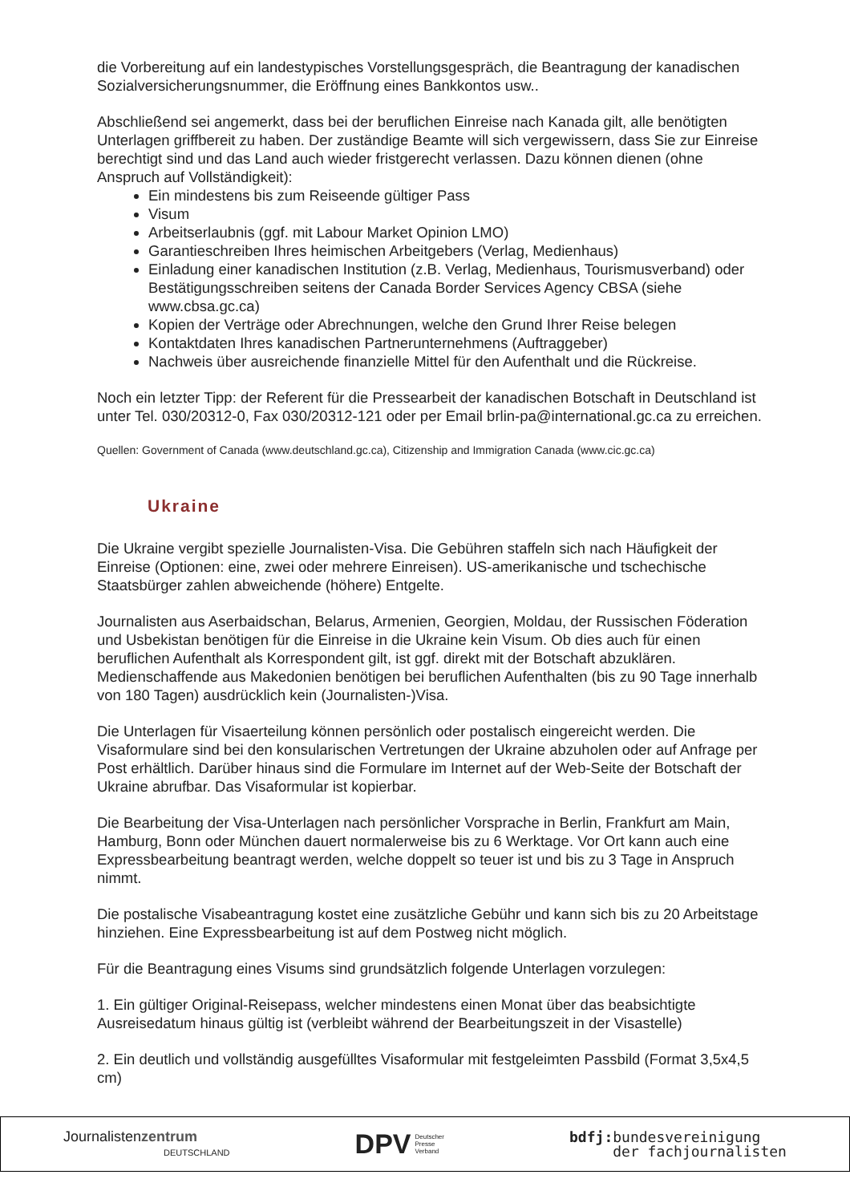die Vorbereitung auf ein landestypisches Vorstellungsgespräch, die Beantragung der kanadischen Sozialversicherungsnummer, die Eröffnung eines Bankkontos usw..
Abschließend sei angemerkt, dass bei der beruflichen Einreise nach Kanada gilt, alle benötigten Unterlagen griffbereit zu haben. Der zuständige Beamte will sich vergewissern, dass Sie zur Einreise berechtigt sind und das Land auch wieder fristgerecht verlassen. Dazu können dienen (ohne Anspruch auf Vollständigkeit):
Ein mindestens bis zum Reiseende gültiger Pass
Visum
Arbeitserlaubnis (ggf. mit Labour Market Opinion LMO)
Garantieschreiben Ihres heimischen Arbeitgebers (Verlag, Medienhaus)
Einladung einer kanadischen Institution (z.B. Verlag, Medienhaus, Tourismusverband) oder Bestätigungsschreiben seitens der Canada Border Services Agency CBSA (siehe www.cbsa.gc.ca)
Kopien der Verträge oder Abrechnungen, welche den Grund Ihrer Reise belegen
Kontaktdaten Ihres kanadischen Partnerunternehmens (Auftraggeber)
Nachweis über ausreichende finanzielle Mittel für den Aufenthalt und die Rückreise.
Noch ein letzter Tipp: der Referent für die Pressearbeit der kanadischen Botschaft in Deutschland ist unter Tel. 030/20312-0, Fax 030/20312-121 oder per Email brlin-pa@international.gc.ca zu erreichen.
Quellen: Government of Canada (www.deutschland.gc.ca), Citizenship and Immigration Canada (www.cic.gc.ca)
Ukraine
Die Ukraine vergibt spezielle Journalisten-Visa. Die Gebühren staffeln sich nach Häufigkeit der Einreise (Optionen: eine, zwei oder mehrere Einreisen). US-amerikanische und tschechische Staatsbürger zahlen abweichende (höhere) Entgelte.
Journalisten aus Aserbaidschan, Belarus, Armenien, Georgien, Moldau, der Russischen Föderation und Usbekistan benötigen für die Einreise in die Ukraine kein Visum. Ob dies auch für einen beruflichen Aufenthalt als Korrespondent gilt, ist ggf. direkt mit der Botschaft abzuklären. Medienschaffende aus Makedonien benötigen bei beruflichen Aufenthalten (bis zu 90 Tage innerhalb von 180 Tagen) ausdrücklich kein (Journalisten-)Visa.
Die Unterlagen für Visaerteilung können persönlich oder postalisch eingereicht werden. Die Visaformulare sind bei den konsularischen Vertretungen der Ukraine abzuholen oder auf Anfrage per Post erhältlich. Darüber hinaus sind die Formulare im Internet auf der Web-Seite der Botschaft der Ukraine abrufbar. Das Visaformular ist kopierbar.
Die Bearbeitung der Visa-Unterlagen nach persönlicher Vorsprache in Berlin, Frankfurt am Main, Hamburg, Bonn oder München dauert normalerweise bis zu 6 Werktage. Vor Ort kann auch eine Expressbearbeitung beantragt werden, welche doppelt so teuer ist und bis zu 3 Tage in Anspruch nimmt.
Die postalische Visabeantragung kostet eine zusätzliche Gebühr und kann sich bis zu 20 Arbeitstage hinziehen. Eine Expressbearbeitung ist auf dem Postweg nicht möglich.
Für die Beantragung eines Visums sind grundsätzlich folgende Unterlagen vorzulegen:
1. Ein gültiger Original-Reisepass, welcher mindestens einen Monat über das beabsichtigte Ausreisedatum hinaus gültig ist (verbleibt während der Bearbeitungszeit in der Visastelle)
2. Ein deutlich und vollständig ausgefülltes Visaformular mit festgeleimten Passbild (Format 3,5x4,5 cm)
Journalistenzentrum
DEUTSCHLAND
DPV Deutscher
Presse
Verband
bdfj: bundesvereinigung
der fachjournalisten